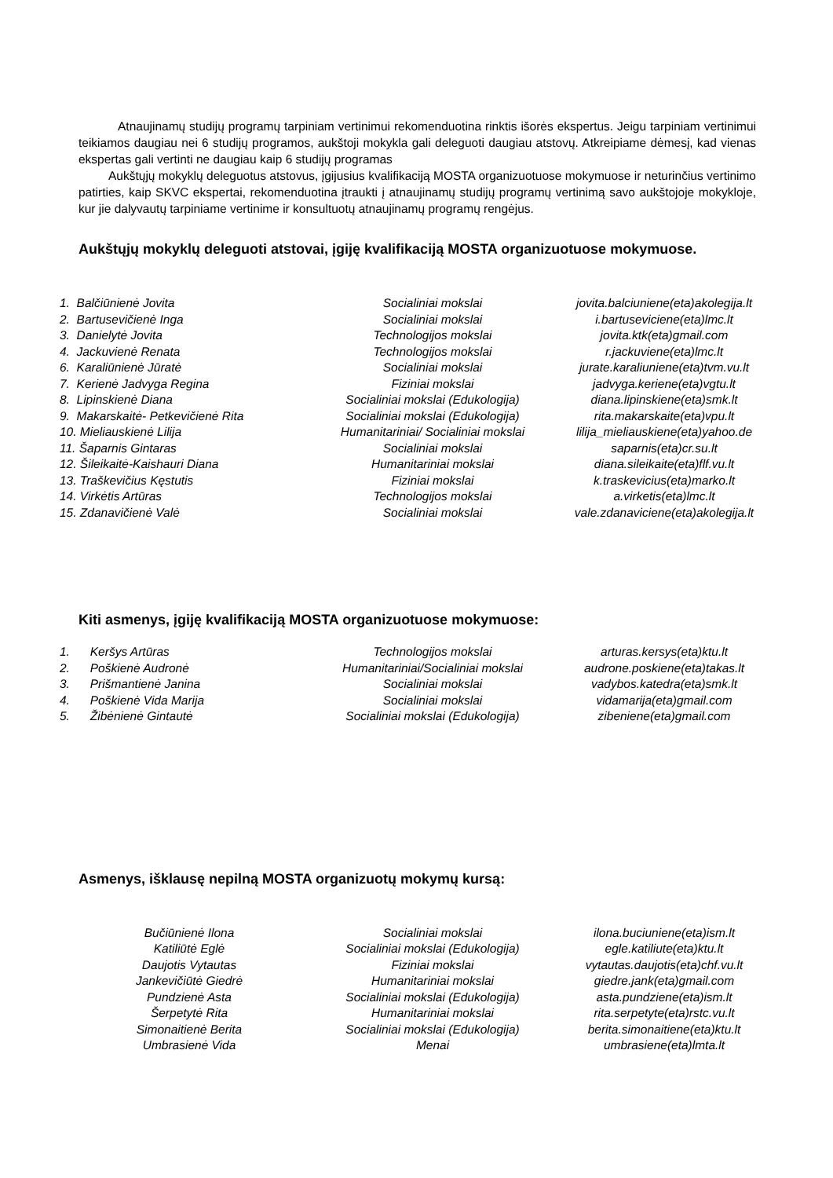Atnaujinamų studijų programų tarpiniam vertinimui rekomenduotina rinktis išorės ekspertus. Jeigu tarpiniam vertinimui teikiamos daugiau nei 6 studijų programos, aukštoji mokykla gali deleguoti daugiau atstovų. Atkreipiame dėmesį, kad vienas ekspertas gali vertinti ne daugiau kaip 6 studijų programas
Aukštųjų mokyklų deleguotus atstovus, įgijusius kvalifikaciją MOSTA organizuotuose mokymuose ir neturinčius vertinimo patirties, kaip SKVC ekspertai, rekomenduotina įtraukti į atnaujinamų studijų programų vertinimą savo aukštojoje mokykloje, kur jie dalyvautų tarpiniame vertinime ir konsultuotų atnaujinamų programų rengėjus.
Aukštųjų mokyklų deleguoti atstovai, įgiję kvalifikaciją MOSTA organizuotuose mokymuose.
| 1. Balčiūnienė Jovita | Socialiniai mokslai | jovita.balciuniene(eta)akolegija.lt |
| 2. Bartusevičienė Inga | Socialiniai mokslai | i.bartuseviciene(eta)lmc.lt |
| 3. Danielytė Jovita | Technologijos mokslai | jovita.ktk(eta)gmail.com |
| 4. Jackuvienė Renata | Technologijos mokslai | r.jackuviene(eta)lmc.lt |
| 6. Karaliūnienė Jūratė | Socialiniai mokslai | jurate.karaliuniene(eta)tvm.vu.lt |
| 7. Kerienė Jadvyga Regina | Fiziniai mokslai | jadvyga.keriene(eta)vgtu.lt |
| 8. Lipinskienė Diana | Socialiniai mokslai (Edukologija) | diana.lipinskiene(eta)smk.lt |
| 9. Makarskaitė- Petkevičienė Rita | Socialiniai mokslai (Edukologija) | rita.makarskaite(eta)vpu.lt |
| 10. Mieliauskienė Lilija | Humanitariniai/ Socialiniai mokslai | lilija_mieliauskiene(eta)yahoo.de |
| 11. Šaparnis Gintaras | Socialiniai mokslai | saparnis(eta)cr.su.lt |
| 12. Šileikaitė-Kaishauri Diana | Humanitariniai mokslai | diana.sileikaite(eta)flf.vu.lt |
| 13. Traškevičius Kęstutis | Fiziniai mokslai | k.traskevicius(eta)marko.lt |
| 14. Virkėtis Artūras | Technologijos mokslai | a.virketis(eta)lmc.lt |
| 15. Zdanavičienė Valė | Socialiniai mokslai | vale.zdanaviciene(eta)akolegija.lt |
Kiti asmenys, įgiję kvalifikaciją MOSTA organizuotuose mokymuose:
| 1. Keršys Artūras | Technologijos mokslai | arturas.kersys(eta)ktu.lt |
| 2. Poškienė Audronė | Humanitariniai/Socialiniai mokslai | audrone.poskiene(eta)takas.lt |
| 3. Prišmantienė Janina | Socialiniai mokslai | vadybos.katedra(eta)smk.lt |
| 4. Poškienė Vida Marija | Socialiniai mokslai | vidamarija(eta)gmail.com |
| 5. Žibėnienė Gintautė | Socialiniai mokslai (Edukologija) | zibeniene(eta)gmail.com |
Asmenys, išklausę nepilną MOSTA organizuotų mokymų kursą:
| Bučiūnienė Ilona | Socialiniai mokslai | ilona.buciuniene(eta)ism.lt |
| Katiliūtė Eglė | Socialiniai mokslai (Edukologija) | egle.katiliute(eta)ktu.lt |
| Daujotis Vytautas | Fiziniai mokslai | vytautas.daujotis(eta)chf.vu.lt |
| Jankevičiūtė Giedrė | Humanitariniai mokslai | giedre.jank(eta)gmail.com |
| Pundzienė Asta | Socialiniai mokslai (Edukologija) | asta.pundziene(eta)ism.lt |
| Šerpetytė Rita | Humanitariniai mokslai | rita.serpetyte(eta)rstc.vu.lt |
| Simonaitienė Berita | Socialiniai mokslai (Edukologija) | berita.simonaitiene(eta)ktu.lt |
| Umbrasienė Vida | Menai | umbrasiene(eta)lmta.lt |